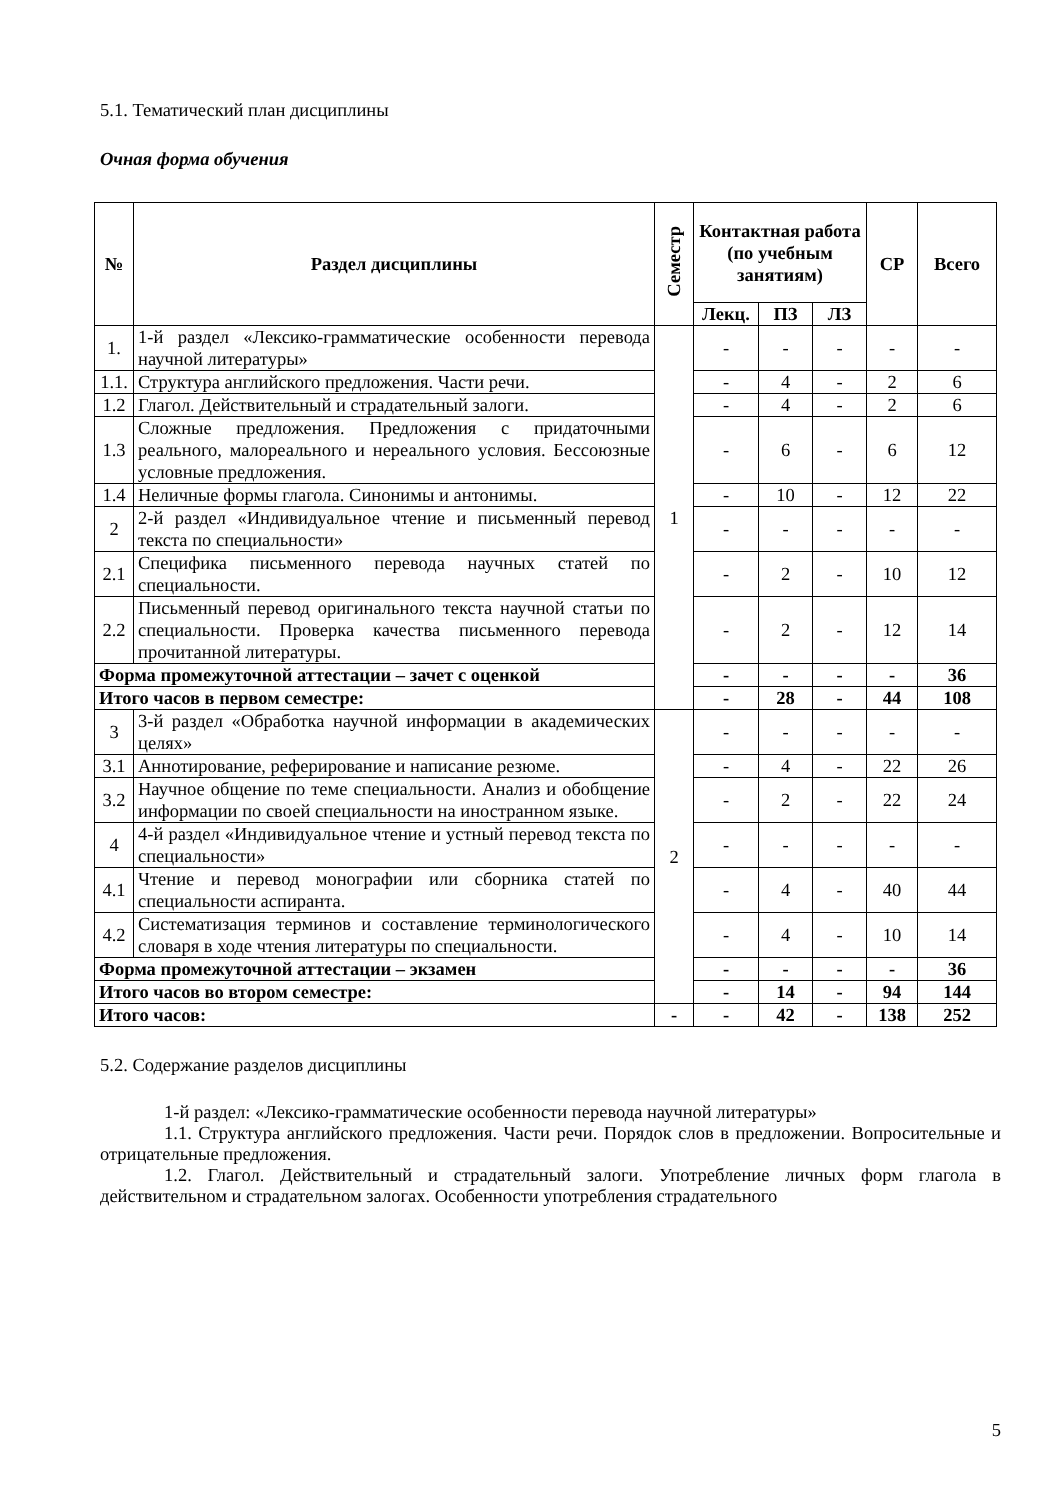5.1. Тематический план дисциплины
Очная форма обучения
| № | Раздел дисциплины | Семестр | Контактная работа (по учебным занятиям) | | | СР | Всего |
| --- | --- | --- | --- | --- | --- | --- | --- |
| | | | Лекц. | ПЗ | ЛЗ | | |
| 1. | 1-й раздел «Лексико-грамматические особенности перевода научной литературы» | 1 | - | - | - | - | - |
| 1.1. | Структура английского предложения. Части речи. | | - | 4 | - | 2 | 6 |
| 1.2 | Глагол. Действительный и страдательный залоги. | | - | 4 | - | 2 | 6 |
| 1.3 | Сложные предложения. Предложения с придаточными реального, малореального и нереального условия. Бессоюзные условные предложения. | | - | 6 | - | 6 | 12 |
| 1.4 | Неличные формы глагола. Синонимы и антонимы. | | - | 10 | - | 12 | 22 |
| 2 | 2-й раздел «Индивидуальное чтение и письменный перевод текста по специальности» | | - | - | - | - | - |
| 2.1 | Специфика письменного перевода научных статей по специальности. | | - | 2 | - | 10 | 12 |
| 2.2 | Письменный перевод оригинального текста научной статьи по специальности. Проверка качества письменного перевода прочитанной литературы. | | - | 2 | - | 12 | 14 |
| Форма промежуточной аттестации – зачет с оценкой | | | - | - | - | - | 36 |
| Итого часов в первом семестре: | | | - | 28 | - | 44 | 108 |
| 3 | 3-й раздел «Обработка научной информации в академических целях» | 2 | - | - | - | - | - |
| 3.1 | Аннотирование, реферирование и написание резюме. | | - | 4 | - | 22 | 26 |
| 3.2 | Научное общение по теме специальности. Анализ и обобщение информации по своей специальности на иностранном языке. | | - | 2 | - | 22 | 24 |
| 4 | 4-й раздел «Индивидуальное чтение и устный перевод текста по специальности» | | - | - | - | - | - |
| 4.1 | Чтение и перевод монографии или сборника статей по специальности аспиранта. | | - | 4 | - | 40 | 44 |
| 4.2 | Систематизация терминов и составление терминологического словаря в ходе чтения литературы по специальности. | | - | 4 | - | 10 | 14 |
| Форма промежуточной аттестации – экзамен | | | - | - | - | - | 36 |
| Итого часов во втором семестре: | | | - | 14 | - | 94 | 144 |
| Итого часов: | | - | - | 42 | - | 138 | 252 |
5.2. Содержание разделов дисциплины
1-й раздел: «Лексико-грамматические особенности перевода научной литературы»
1.1. Структура английского предложения. Части речи. Порядок слов в предложении. Вопросительные и отрицательные предложения.
1.2. Глагол. Действительный и страдательный залоги. Употребление личных форм глагола в действительном и страдательном залогах. Особенности употребления страдательного
5